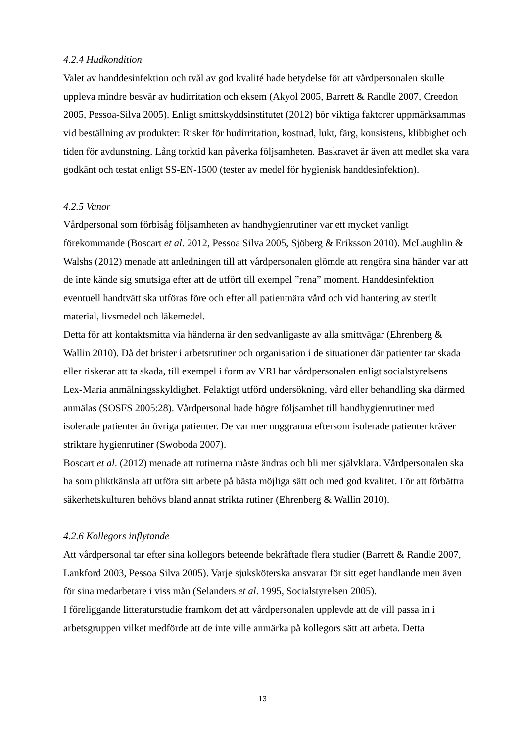4.2.4 Hudkondition
Valet av handdesinfektion och tvål av god kvalité hade betydelse för att vårdpersonalen skulle uppleva mindre besvär av hudirritation och eksem (Akyol 2005, Barrett & Randle 2007, Creedon 2005, Pessoa-Silva 2005). Enligt smittskyddsinstitutet (2012) bör viktiga faktorer uppmärksammas vid beställning av produkter: Risker för hudirritation, kostnad, lukt, färg, konsistens, klibbighet och tiden för avdunstning. Lång torktid kan påverka följsamheten. Baskravet är även att medlet ska vara godkänt och testat enligt SS-EN-1500 (tester av medel för hygienisk handdesinfektion).
4.2.5 Vanor
Vårdpersonal som förbisåg följsamheten av handhygienrutiner var ett mycket vanligt förekommande (Boscart et al. 2012, Pessoa Silva 2005, Sjöberg & Eriksson 2010). McLaughlin & Walshs (2012) menade att anledningen till att vårdpersonalen glömde att rengöra sina händer var att de inte kände sig smutsiga efter att de utfört till exempel ”rena” moment. Handdesinfektion eventuell handtvätt ska utföras före och efter all patientnära vård och vid hantering av sterilt material, livsmedel och läkemedel.
Detta för att kontaktsmitta via händerna är den sedvanligaste av alla smittvägar (Ehrenberg & Wallin 2010). Då det brister i arbetsrutiner och organisation i de situationer där patienter tar skada eller riskerar att ta skada, till exempel i form av VRI har vårdpersonalen enligt socialstyrelsens Lex-Maria anmälningsskyldighet. Felaktigt utförd undersökning, vård eller behandling ska därmed anmälas (SOSFS 2005:28). Vårdpersonal hade högre följsamhet till handhygienrutiner med isolerade patienter än övriga patienter. De var mer noggranna eftersom isolerade patienter kräver striktare hygienrutiner (Swoboda 2007).
Boscart et al. (2012) menade att rutinerna måste ändras och bli mer självklara. Vårdpersonalen ska ha som pliktkänsla att utföra sitt arbete på bästa möjliga sätt och med god kvalitet. För att förbättra säkerhetskulturen behövs bland annat strikta rutiner (Ehrenberg & Wallin 2010).
4.2.6 Kollegors inflytande
Att vårdpersonal tar efter sina kollegors beteende bekräftade flera studier (Barrett & Randle 2007, Lankford 2003, Pessoa Silva 2005). Varje sjuksköterska ansvarar för sitt eget handlande men även för sina medarbetare i viss mån (Selanders et al. 1995, Socialstyrelsen 2005).
I föreliggande litteraturstudie framkom det att vårdpersonalen upplevde att de vill passa in i arbetsgruppen vilket medförde att de inte ville anmärka på kollegors sätt att arbeta. Detta
13